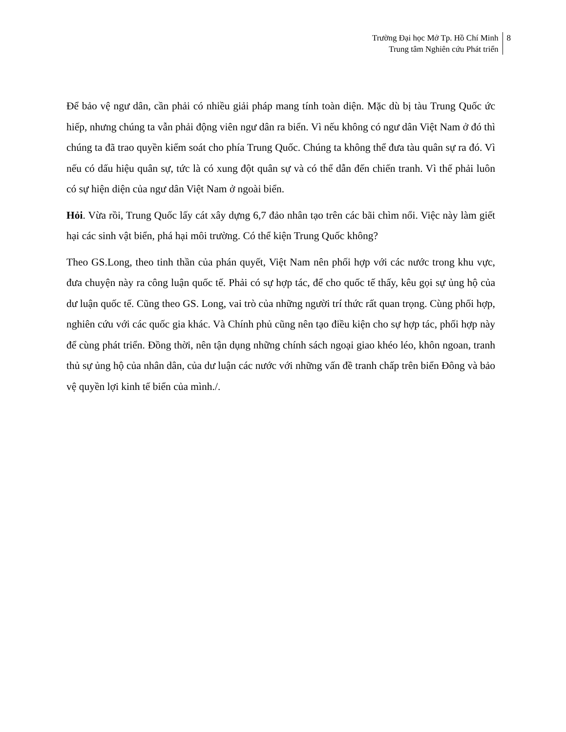Trường Đại học Mở Tp. Hồ Chí Minh
Trung tâm Nghiên cứu Phát triển
8
Để bảo vệ ngư dân, cần phải có nhiều giải pháp mang tính toàn diện. Mặc dù bị tàu Trung Quốc ức hiếp, nhưng chúng ta vẫn phải động viên ngư dân ra biển. Vì nếu không có ngư dân Việt Nam ở đó thì chúng ta đã trao quyền kiểm soát cho phía Trung Quốc. Chúng ta không thể đưa tàu quân sự ra đó. Vì nếu có dấu hiệu quân sự, tức là có xung đột quân sự và có thể dẫn đến chiến tranh. Vì thế phải luôn có sự hiện diện của ngư dân Việt Nam ở ngoài biển.
Hỏi. Vừa rồi, Trung Quốc lấy cát xây dựng 6,7 đảo nhân tạo trên các bãi chìm nổi. Việc này làm giết hại các sinh vật biển, phá hại môi trường. Có thể kiện Trung Quốc không?
Theo GS.Long, theo tinh thần của phán quyết, Việt Nam nên phối hợp với các nước trong khu vực, đưa chuyện này ra công luận quốc tế. Phải có sự hợp tác, để cho quốc tế thấy, kêu gọi sự ủng hộ của dư luận quốc tế. Cũng theo GS. Long, vai trò của những người trí thức rất quan trọng. Cùng phối hợp, nghiên cứu với các quốc gia khác. Và Chính phủ cũng nên tạo điều kiện cho sự hợp tác, phối hợp này để cùng phát triển. Đồng thời, nên tận dụng những chính sách ngoại giao khéo léo, khôn ngoan, tranh thủ sự ủng hộ của nhân dân, của dư luận các nước với những vấn đề tranh chấp trên biển Đông và bảo vệ quyền lợi kinh tế biển của mình./.